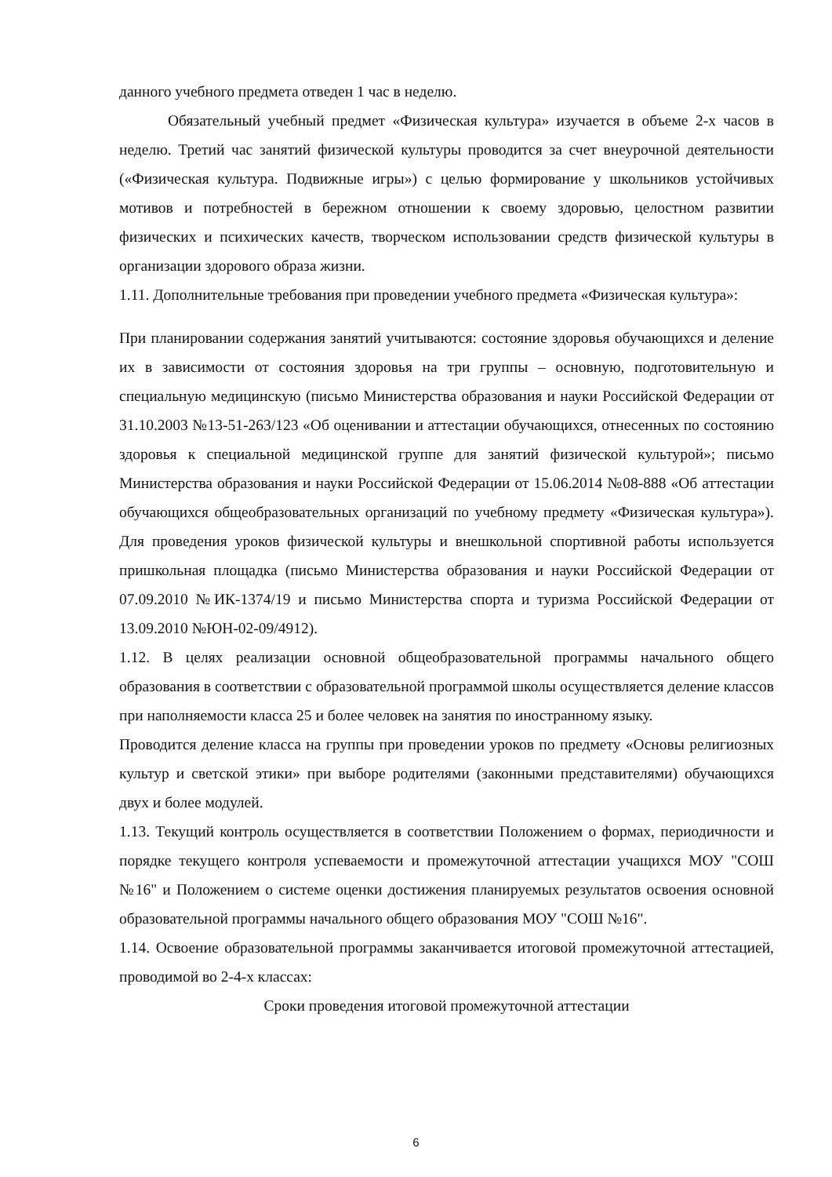данного учебного предмета отведен 1 час в неделю.
Обязательный учебный предмет «Физическая культура» изучается в объеме 2-х часов в неделю. Третий час занятий физической культуры проводится за счет внеурочной деятельности («Физическая культура. Подвижные игры») с целью формирование у школьников устойчивых мотивов и потребностей в бережном отношении к своему здоровью, целостном развитии физических и психических качеств, творческом использовании средств физической культуры в организации здорового образа жизни.
1.11. Дополнительные требования при проведении учебного предмета «Физическая культура»:
При планировании содержания занятий учитываются: состояние здоровья обучающихся и деление их в зависимости от состояния здоровья на три группы – основную, подготовительную и специальную медицинскую (письмо Министерства образования и науки Российской Федерации от 31.10.2003 №13-51-263/123 «Об оценивании и аттестации обучающихся, отнесенных по состоянию здоровья к специальной медицинской группе для занятий физической культурой»; письмо Министерства образования и науки Российской Федерации от 15.06.2014 №08-888 «Об аттестации обучающихся общеобразовательных организаций по учебному предмету «Физическая культура»). Для проведения уроков физической культуры и внешкольной спортивной работы используется пришкольная площадка (письмо Министерства образования и науки Российской Федерации от 07.09.2010 №ИК-1374/19 и письмо Министерства спорта и туризма Российской Федерации от 13.09.2010 №ЮН-02-09/4912).
1.12. В целях реализации основной общеобразовательной программы начального общего образования в соответствии с образовательной программой школы осуществляется деление классов при наполняемости класса 25 и более человек на занятия по иностранному языку.
Проводится деление класса на группы при проведении уроков по предмету «Основы религиозных культур и светской этики» при выборе родителями (законными представителями) обучающихся двух и более модулей.
1.13. Текущий контроль осуществляется в соответствии Положением о формах, периодичности и порядке текущего контроля успеваемости и промежуточной аттестации учащихся МОУ "СОШ №16" и Положением о системе оценки достижения планируемых результатов освоения основной образовательной программы начального общего образования МОУ "СОШ №16".
1.14. Освоение образовательной программы заканчивается итоговой промежуточной аттестацией, проводимой во 2-4-х классах:
Сроки проведения итоговой промежуточной аттестации
6